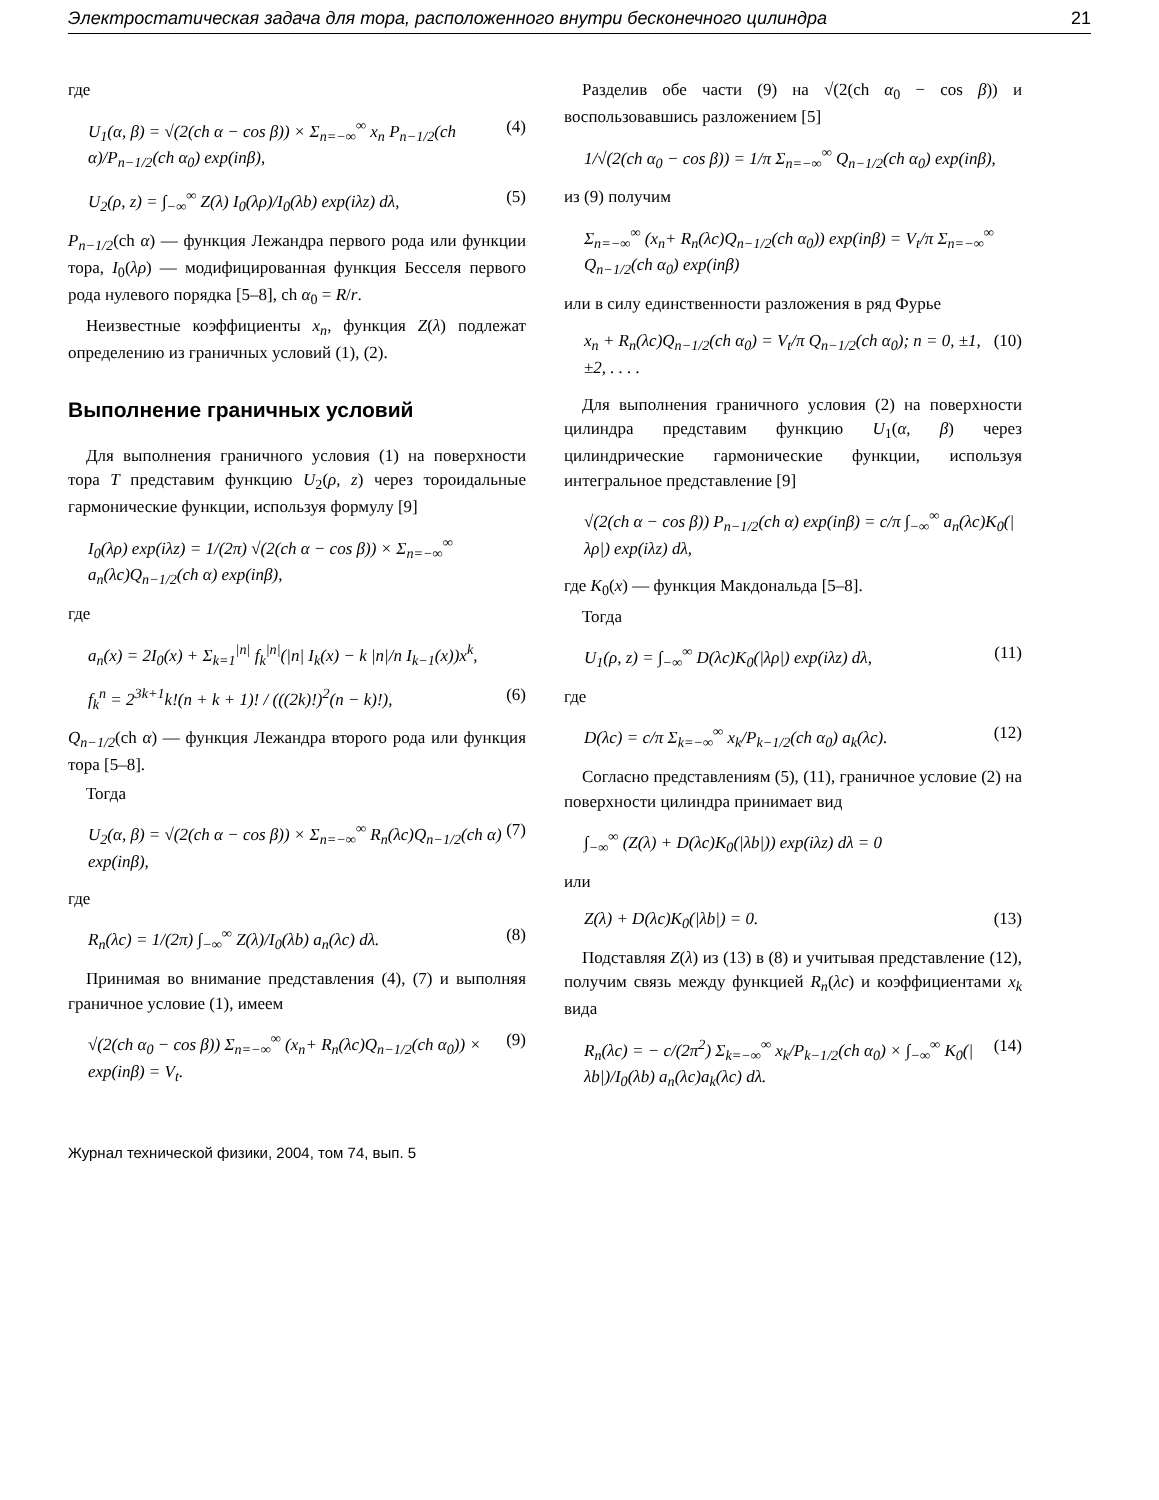Электростатическая задача для тора, расположенного внутри бесконечного цилиндра 21
где
U<sub>1</sub>(α, β) = √(2(ch α − cos β)) × Σ<sub>n=−∞</sub><sup>∞</sup> x<sub>n</sub> P<sub>n−1/2</sub>(ch α)/P<sub>n−1/2</sub>(ch α<sub>0</sub>) exp(inβ), (4)
U<sub>2</sub>(ρ, z) = ∫<sub>−∞</sub><sup>∞</sup> Z(λ) I<sub>0</sub>(λρ)/I<sub>0</sub>(λb) exp(iλz) dλ, (5)
P<sub>n−1/2</sub>(ch α) — функция Лежандра первого рода или функции тора, I<sub>0</sub>(λρ) — модифицированная функция Бесселя первого рода нулевого порядка [5–8], ch α<sub>0</sub> = R/r.
Неизвестные коэффициенты x<sub>n</sub>, функция Z(λ) подлежат определению из граничных условий (1), (2).
Выполнение граничных условий
Для выполнения граничного условия (1) на поверхности тора T представим функцию U<sub>2</sub>(ρ, z) через тороидальные гармонические функции, используя формулу [9]
I<sub>0</sub>(λρ) exp(iλz) = 1/(2π) √(2(ch α − cos β)) × Σ<sub>n=−∞</sub><sup>∞</sup> a<sub>n</sub>(λc)Q<sub>n−1/2</sub>(ch α) exp(inβ),
где
a<sub>n</sub>(x) = 2I<sub>0</sub>(x) + Σ<sub>k=1</sub><sup>|n|</sup> f<sub>k</sub><sup>|n|</sup>(|n| I<sub>k</sub>(x) − k |n|/n I<sub>k−1</sub>(x))x<sup>k</sup>,
f<sub>k</sub><sup>n</sup> = 2<sup>3k+1</sup>k!(n + k + 1)! / (((2k)!)<sup>2</sup>(n − k)!), (6)
Q<sub>n−1/2</sub>(ch α) — функция Лежандра второго рода или функция тора [5–8].
Тогда
U<sub>2</sub>(α, β) = √(2(ch α − cos β)) × Σ<sub>n=−∞</sub><sup>∞</sup> R<sub>n</sub>(λc)Q<sub>n−1/2</sub>(ch α) exp(inβ), (7)
где
R<sub>n</sub>(λc) = 1/(2π) ∫<sub>−∞</sub><sup>∞</sup> Z(λ)/I<sub>0</sub>(λb) a<sub>n</sub>(λc) dλ. (8)
Принимая во внимание представления (4), (7) и выполняя граничное условие (1), имеем
√(2(ch α<sub>0</sub> − cos β)) Σ<sub>n=−∞</sub><sup>∞</sup> (x<sub>n</sub>+ R<sub>n</sub>(λc)Q<sub>n−1/2</sub>(ch α<sub>0</sub>)) × exp(inβ) = V<sub>t</sub>. (9)
Разделив обе части (9) на √(2(ch α<sub>0</sub> − cos β)) и воспользовавшись разложением [5]
1/√(2(ch α<sub>0</sub> − cos β)) = 1/π Σ<sub>n=−∞</sub><sup>∞</sup> Q<sub>n−1/2</sub>(ch α<sub>0</sub>) exp(inβ),
из (9) получим
Σ<sub>n=−∞</sub><sup>∞</sup> (x<sub>n</sub>+ R<sub>n</sub>(λc)Q<sub>n−1/2</sub>(ch α<sub>0</sub>)) exp(inβ) = V<sub>t</sub>/π Σ<sub>n=−∞</sub><sup>∞</sup> Q<sub>n−1/2</sub>(ch α<sub>0</sub>) exp(inβ)
или в силу единственности разложения в ряд Фурье
x<sub>n</sub> + R<sub>n</sub>(λc)Q<sub>n−1/2</sub>(ch α<sub>0</sub>) = V<sub>t</sub>/π Q<sub>n−1/2</sub>(ch α<sub>0</sub>); n = 0, ±1, ±2, . . . . (10)
Для выполнения граничного условия (2) на поверхности цилиндра представим функцию U<sub>1</sub>(α, β) через цилиндрические гармонические функции, используя интегральное представление [9]
√(2(ch α − cos β)) P<sub>n−1/2</sub>(ch α) exp(inβ) = c/π ∫<sub>−∞</sub><sup>∞</sup> a<sub>n</sub>(λc)K<sub>0</sub>(|λρ|) exp(iλz) dλ,
где K<sub>0</sub>(x) — функция Макдональда [5–8].
Тогда
U<sub>1</sub>(ρ, z) = ∫<sub>−∞</sub><sup>∞</sup> D(λc)K<sub>0</sub>(|λρ|) exp(iλz) dλ, (11)
где
D(λc) = c/π Σ<sub>k=−∞</sub><sup>∞</sup> x<sub>k</sub>/P<sub>k−1/2</sub>(ch α<sub>0</sub>) a<sub>k</sub>(λc). (12)
Согласно представлениям (5), (11), граничное условие (2) на поверхности цилиндра принимает вид
∫<sub>−∞</sub><sup>∞</sup> (Z(λ) + D(λc)K<sub>0</sub>(|λb|)) exp(iλz) dλ = 0
или
Z(λ) + D(λc)K<sub>0</sub>(|λb|) = 0. (13)
Подставляя Z(λ) из (13) в (8) и учитывая представление (12), получим связь между функцией R<sub>n</sub>(λc) и коэффициентами x<sub>k</sub> вида
R<sub>n</sub>(λc) = − c/(2π<sup>2</sup>) Σ<sub>k=−∞</sub><sup>∞</sup> x<sub>k</sub>/P<sub>k−1/2</sub>(ch α<sub>0</sub>) × ∫<sub>−∞</sub><sup>∞</sup> K<sub>0</sub>(|λb|)/I<sub>0</sub>(λb) a<sub>n</sub>(λc)a<sub>k</sub>(λc) dλ. (14)
Журнал технической физики, 2004, том 74, вып. 5